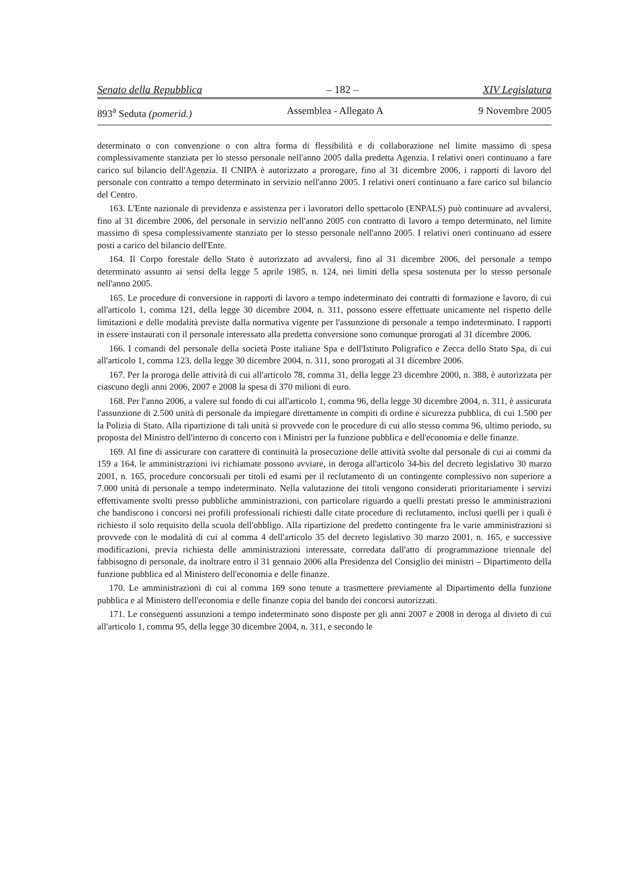Senato della Repubblica – 182 – XIV Legislatura
893<sup>a</sup> Seduta (pomerid.) Assemblea - Allegato A 9 Novembre 2005
determinato o con convenzione o con altra forma di flessibilità e di collaborazione nel limite massimo di spesa complessivamente stanziata per lo stesso personale nell'anno 2005 dalla predetta Agenzia. I relativi oneri continuano a fare carico sul bilancio dell'Agenzia. Il CNIPA è autorizzato a prorogare, fino al 31 dicembre 2006, i rapporti di lavoro del personale con contratto a tempo determinato in servizio nell'anno 2005. I relativi oneri continuano a fare carico sul bilancio del Centro.
163. L'Ente nazionale di previdenza e assistenza per i lavoratori dello spettacolo (ENPALS) può continuare ad avvalersi, fino al 31 dicembre 2006, del personale in servizio nell'anno 2005 con contratto di lavoro a tempo determinato, nel limite massimo di spesa complessivamente stanziato per lo stesso personale nell'anno 2005. I relativi oneri continuano ad essere posti a carico del bilancio dell'Ente.
164. Il Corpo forestale dello Stato è autorizzato ad avvalersi, fino al 31 dicembre 2006, del personale a tempo determinato assunto ai sensi della legge 5 aprile 1985, n. 124, nei limiti della spesa sostenuta per lo stesso personale nell'anno 2005.
165. Le procedure di conversione in rapporti di lavoro a tempo indeterminato dei contratti di formazione e lavoro, di cui all'articolo 1, comma 121, della legge 30 dicembre 2004, n. 311, possono essere effettuate unicamente nel rispetto delle limitazioni e delle modalità previste dalla normativa vigente per l'assunzione di personale a tempo indeterminato. I rapporti in essere instaurati con il personale interessato alla predetta conversione sono comunque prorogati al 31 dicembre 2006.
166. I comandi del personale della società Poste italiane Spa e dell'Istituto Poligrafico e Zecca dello Stato Spa, di cui all'articolo 1, comma 123, della legge 30 dicembre 2004, n. 311, sono prorogati al 31 dicembre 2006.
167. Per la proroga delle attività di cui all'articolo 78, comma 31, della legge 23 dicembre 2000, n. 388, è autorizzata per ciascuno degli anni 2006, 2007 e 2008 la spesa di 370 milioni di euro.
168. Per l'anno 2006, a valere sul fondo di cui all'articolo 1, comma 96, della legge 30 dicembre 2004, n. 311, è assicurata l'assunzione di 2.500 unità di personale da impiegare direttamente in compiti di ordine e sicurezza pubblica, di cui 1.500 per la Polizia di Stato. Alla ripartizione di tali unità si provvede con le procedure di cui allo stesso comma 96, ultimo periodo, su proposta del Ministro dell'interno di concerto con i Ministri per la funzione pubblica e dell'economia e delle finanze.
169. Al fine di assicurare con carattere di continuità la prosecuzione delle attività svolte dal personale di cui ai commi da 159 a 164, le amministrazioni ivi richiamate possono avviare, in deroga all'articolo 34-bis del decreto legislativo 30 marzo 2001, n. 165, procedure concorsuali per titoli ed esami per il reclutamento di un contingente complessivo non superiore a 7.000 unità di personale a tempo indeterminato. Nella valutazione dei titoli vengono considerati prioritariamente i servizi effettivamente svolti presso pubbliche amministrazioni, con particolare riguardo a quelli prestati presso le amministrazioni che bandiscono i concorsi nei profili professionali richiesti dalle citate procedure di reclutamento, inclusi quelli per i quali è richiesto il solo requisito della scuola dell'obbligo. Alla ripartizione del predetto contingente fra le varie amministrazioni si provvede con le modalità di cui al comma 4 dell'articolo 35 del decreto legislativo 30 marzo 2001, n. 165, e successive modificazioni, previa richiesta delle amministrazioni interessate, corredata dall'atto di programmazione triennale del fabbisogno di personale, da inoltrare entro il 31 gennaio 2006 alla Presidenza del Consiglio dei ministri – Dipartimento della funzione pubblica ed al Ministero dell'economia e delle finanze.
170. Le amministrazioni di cui al comma 169 sono tenute a trasmettere previamente al Dipartimento della funzione pubblica e al Ministero dell'economia e delle finanze copia del bando dei concorsi autorizzati.
171. Le conseguenti assunzioni a tempo indeterminato sono disposte per gli anni 2007 e 2008 in deroga al divieto di cui all'articolo 1, comma 95, della legge 30 dicembre 2004, n. 311, e secondo le